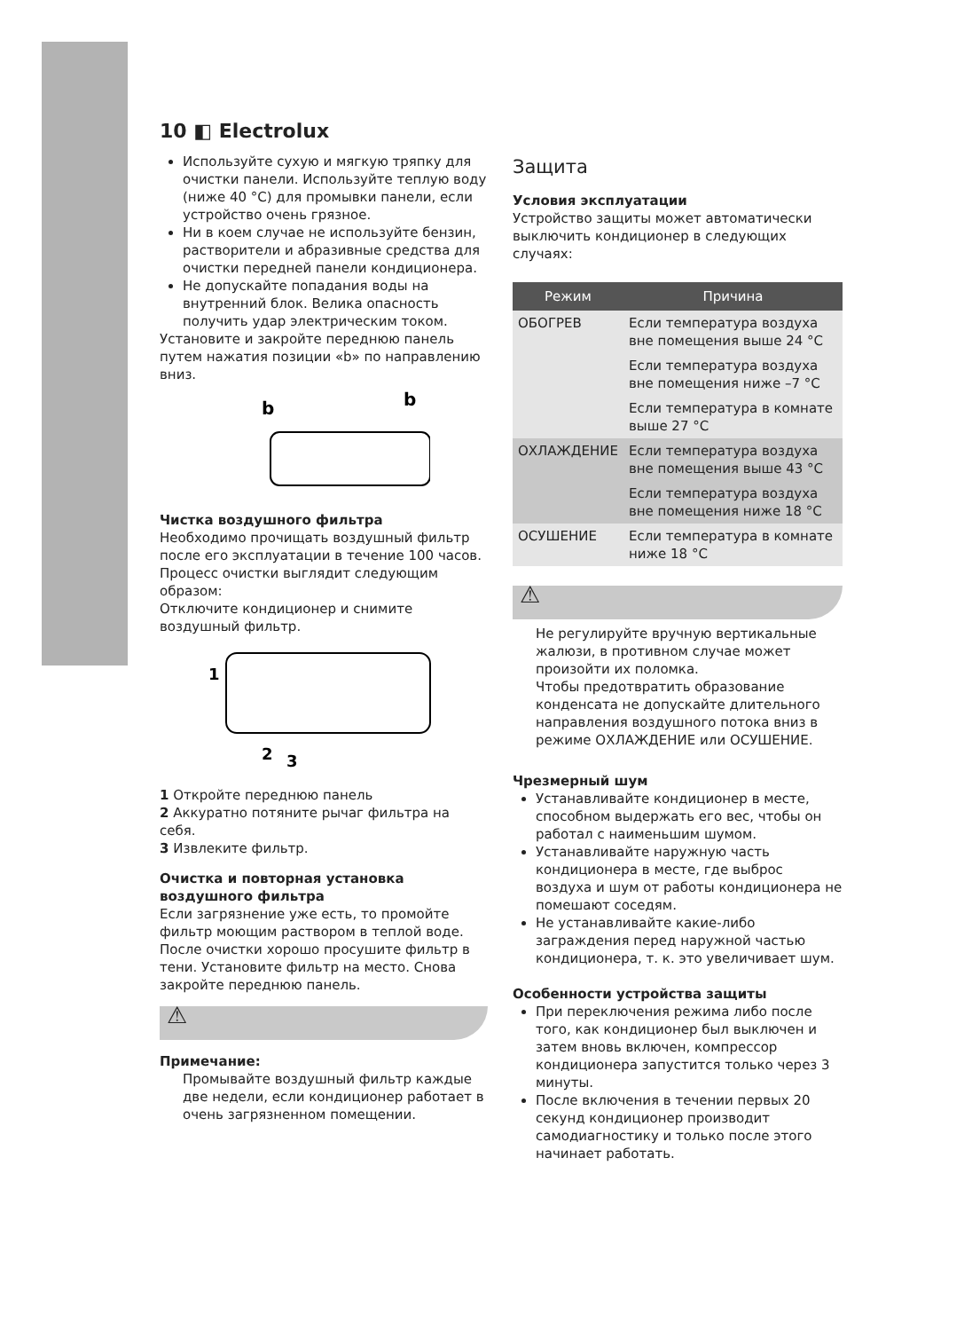10 ◧ Electrolux
Используйте сухую и мягкую тряпку для очистки панели. Используйте теплую воду (ниже 40 °C) для промывки панели, если устройство очень грязное.
Ни в коем случае не используйте бензин, растворители и абразивные средства для очистки передней панели кондиционера.
Не допускайте попадания воды на внутренний блок. Велика опасность получить удар электрическим током.
Установите и закройте переднюю панель путем нажатия позиции «b» по направлению вниз.
b
b
Чистка воздушного фильтра
Необходимо прочищать воздушный фильтр после его эксплуатации в течение 100 часов. Процесс очистки выглядит следующим образом:
Отключите кондиционер и снимите воздушный фильтр.
1
2
3
1 Откройте переднюю панель
2 Аккуратно потяните рычаг фильтра на себя.
3 Извлеките фильтр.
Очистка и повторная установка воздушного фильтра
Если загрязнение уже есть, то промойте фильтр моющим раствором в теплой воде. После очистки хорошо просушите фильтр в тени. Установите фильтр на место. Снова закройте переднюю панель.
⚠
Примечание:
Промывайте воздушный фильтр каждые две недели, если кондиционер работает в очень загрязненном помещении.
Защита
Условия эксплуатации
Устройство защиты может автоматически выключить кондиционер в следующих случаях:
| Режим | Причина |
| --- | --- |
| ОБОГРЕВ | Если температура воздуха вне помещения выше 24 °C |
| | Если температура воздуха вне помещения ниже –7 °C |
| | Если температура в комнате выше 27 °C |
| ОХЛАЖДЕНИЕ | Если температура воздуха вне помещения выше 43 °C |
| | Если температура воздуха вне помещения ниже 18 °C |
| ОСУШЕНИЕ | Если температура в комнате ниже 18 °C |
⚠
Не регулируйте вручную вертикальные жалюзи, в противном случае может произойти их поломка.
Чтобы предотвратить образование конденсата не допускайте длительного направления воздушного потока вниз в режиме ОХЛАЖДЕНИЕ или ОСУШЕНИЕ.
Чрезмерный шум
Устанавливайте кондиционер в месте, способном выдержать его вес, чтобы он работал с наименьшим шумом.
Устанавливайте наружную часть кондиционера в месте, где выброс воздуха и шум от работы кондиционера не помешают соседям.
Не устанавливайте какие-либо заграждения перед наружной частью кондиционера, т. к. это увеличивает шум.
Особенности устройства защиты
При переключения режима либо после того, как кондиционер был выключен и затем вновь включен, компрессор кондиционера запустится только через 3 минуты.
После включения в течении первых 20 секунд кондиционер производит самодиагностику и только после этого начинает работать.